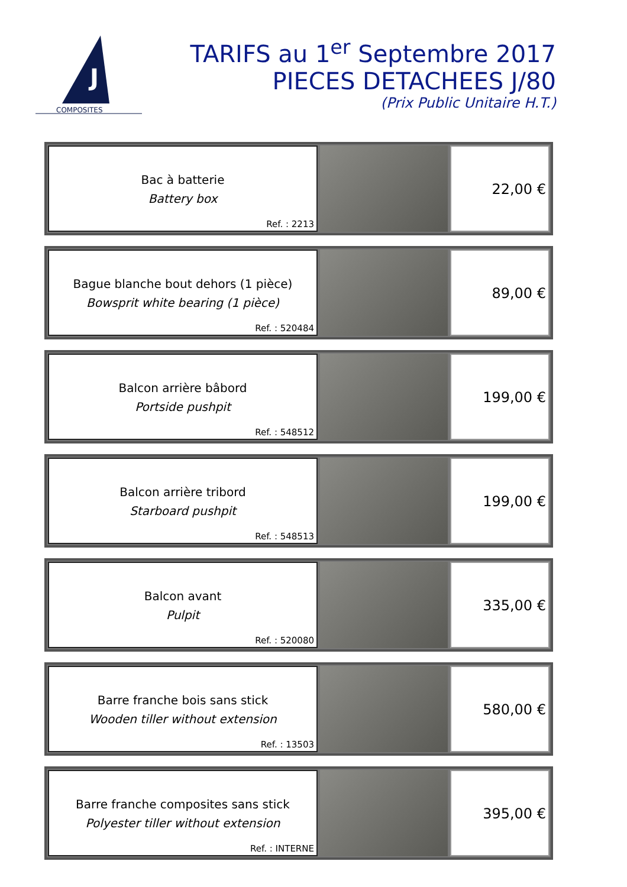J
COMPOSITES
TARIFS au 1<sup>er</sup> Septembre 2017
PIECES DETACHEES J/80
(Prix Public Unitaire H.T.)
Bac à batterie
Battery box
Ref. : 2213
22,00 €
Bague blanche bout dehors (1 pièce)
Bowsprit white bearing (1 pièce)
Ref. : 520484
89,00 €
Balcon arrière bâbord
Portside pushpit
Ref. : 548512
199,00 €
Balcon arrière tribord
Starboard pushpit
Ref. : 548513
199,00 €
Balcon avant
Pulpit
Ref. : 520080
335,00 €
Barre franche bois sans stick
Wooden tiller without extension
Ref. : 13503
580,00 €
Barre franche composites sans stick
Polyester tiller without extension
Ref. : INTERNE
395,00 €